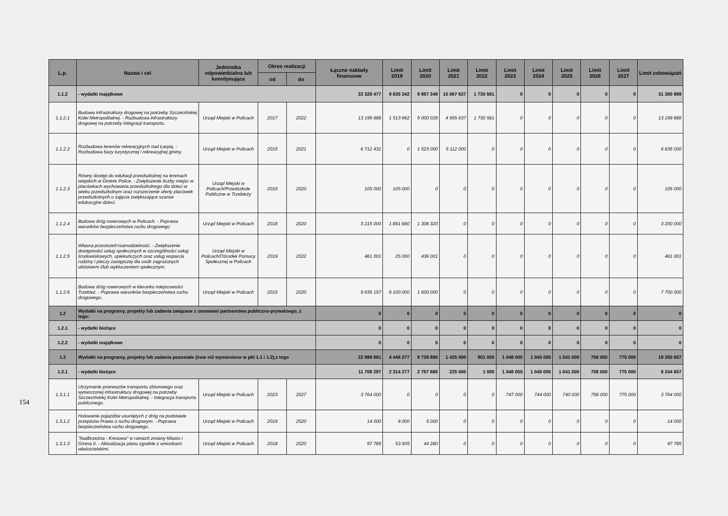154
| L.p. | Nazwa i cel | Jednostka odpowiedzialna lub koordynująca | Okres realizacji | | Łączne nakłady finansowe | Limit 2019 | Limit 2020 | Limit 2021 | Limit 2022 | Limit 2023 | Limit 2024 | Limit 2025 | Limit 2026 | Limit 2027 | Limit zobowiązań |
| --- | --- | --- | --- | --- | --- | --- | --- | --- | --- | --- | --- | --- | --- | --- | --- |
| | | | od | do | | | | | | | | | | | |
| 1.1.2 | - wydatki majątkowe | | | | 33 328 477 | 9 635 342 | 9 867 349 | 10 067 637 | 1 730 561 | 0 | 0 | 0 | 0 | 0 | 31 300 889 |
| 1.1.2.1 | Budowa infrastruktury drogowej na potrzeby Szczecińskiej Kolei Metropolitalnej. - Rozbudowa infrastruktury drogowej na potrzeby integracji transportu. | Urząd Miejski w Policach | 2017 | 2022 | 13 199 888 | 1 513 662 | 5 000 028 | 4 955 637 | 1 730 561 | 0 | 0 | 0 | 0 | 0 | 13 199 888 |
| 1.1.2.2 | Rozbudowa terenów rekreacyjnych nad Łarpią. - Rozbudowa bazy turystycznej i rekreacyjnej gminy. | Urząd Miejski w Policach | 2015 | 2021 | 6 712 431 | 0 | 1 523 000 | 5 112 000 | 0 | 0 | 0 | 0 | 0 | 0 | 6 635 000 |
| 1.1.2.3 | Równy dostęp do edukacji przedszkolnej na terenach wiejskich w Gminie Police. - Zwiększenie liczby miejsc w placówkach wychowania przedszkolnego dla dzieci w wieku przedszkolnym oraz rozszerzenie oferty placówek przedszkolnych o zajęcia zwiększające szanse edukacyjne dzieci. | Urząd Miejski w Policach/Przedszkole Publiczne w Trzebieży | 2019 | 2020 | 105 000 | 105 000 | 0 | 0 | 0 | 0 | 0 | 0 | 0 | 0 | 105 000 |
| 1.1.2.4 | Budowa dróg rowerowych w Policach. - Poprawa warunków bezpieczeństwa ruchu drogowego | Urząd Miejski w Policach | 2018 | 2020 | 3 215 000 | 1 891 680 | 1 308 320 | 0 | 0 | 0 | 0 | 0 | 0 | 0 | 3 200 000 |
| 1.1.2.5 | Własna przestrzeń=samodzielność. - Zwiększenie dostępności usług społecznych w szczególności usług środowiskowych, opiekuńczych oraz usług wsparcia rodziny i pieczy zastępczej dla osób zagrożonych ubóstwem i/lub wykluczeniem społecznym. | Urząd Miejski w Policach/Ośrodek Pomocy Społecznej w Policach | 2019 | 2022 | 461 001 | 25 000 | 436 001 | 0 | 0 | 0 | 0 | 0 | 0 | 0 | 461 001 |
| 1.1.2.6 | Budowa dróg rowerowych w kierunku miejscowości Trzebież. - Poprawa warunków bezpieczeństwa ruchu drogowego. | Urząd Miejski w Policach | 2015 | 2020 | 9 635 157 | 6 100 000 | 1 600 000 | 0 | 0 | 0 | 0 | 0 | 0 | 0 | 7 700 000 |
| 1.2 | Wydatki na programy, projekty lub zadania związane z umowami partnerstwa publiczno-prywatnego, z tego: | | | | 0 | 0 | 0 | 0 | 0 | 0 | 0 | 0 | 0 | 0 | 0 |
| 1.2.1 | - wydatki bieżące | | | | 0 | 0 | 0 | 0 | 0 | 0 | 0 | 0 | 0 | 0 | 0 |
| 1.2.2 | - wydatki majątkowe | | | | 0 | 0 | 0 | 0 | 0 | 0 | 0 | 0 | 0 | 0 | 0 |
| 1.3 | Wydatki na programy, projekty lub zadania pozostałe (inne niż wymienione w pkt 1.1 i 1.2),z tego | | | | 22 989 681 | 4 448 277 | 9 739 880 | 1 425 000 | 801 000 | 1 048 000 | 1 045 000 | 1 041 000 | 758 000 | 775 000 | 19 350 657 |
| 1.3.1 | - wydatki bieżące | | | | 11 708 297 | 2 314 277 | 2 767 880 | 225 000 | 1 000 | 1 048 000 | 1 045 000 | 1 041 000 | 758 000 | 775 000 | 8 244 657 |
| 1.3.1.1 | Utrzymanie przewozów transportu zbiorowego oraz wytworzonej infrastruktury drogowej na potrzeby Szczecińskiej Kolei Metropolitalnej. - Integracja transportu publicznego. | Urząd Miejski w Policach | 2023 | 2027 | 3 764 000 | 0 | 0 | 0 | 0 | 747 000 | 744 000 | 740 000 | 758 000 | 775 000 | 3 764 000 |
| 1.3.1.2 | Holowanie pojazdów usuniętych z dróg na podstawie przepisów Prawo o ruchu drogowym. - Poprawa bezpieczeństwa ruchu drogowego. | Urząd Miejski w Policach | 2019 | 2020 | 14 000 | 9 000 | 5 000 | 0 | 0 | 0 | 0 | 0 | 0 | 0 | 14 000 |
| 1.3.1.3 | "Nadbrzeżna - Kresowa" w ramach zmiany Miasto i Gmina II. - Aktualizacja planu zgodnie z wnioskami właścicielskimi. | Urząd Miejski w Policach | 2018 | 2020 | 97 785 | 53 505 | 44 280 | 0 | 0 | 0 | 0 | 0 | 0 | 0 | 97 785 |